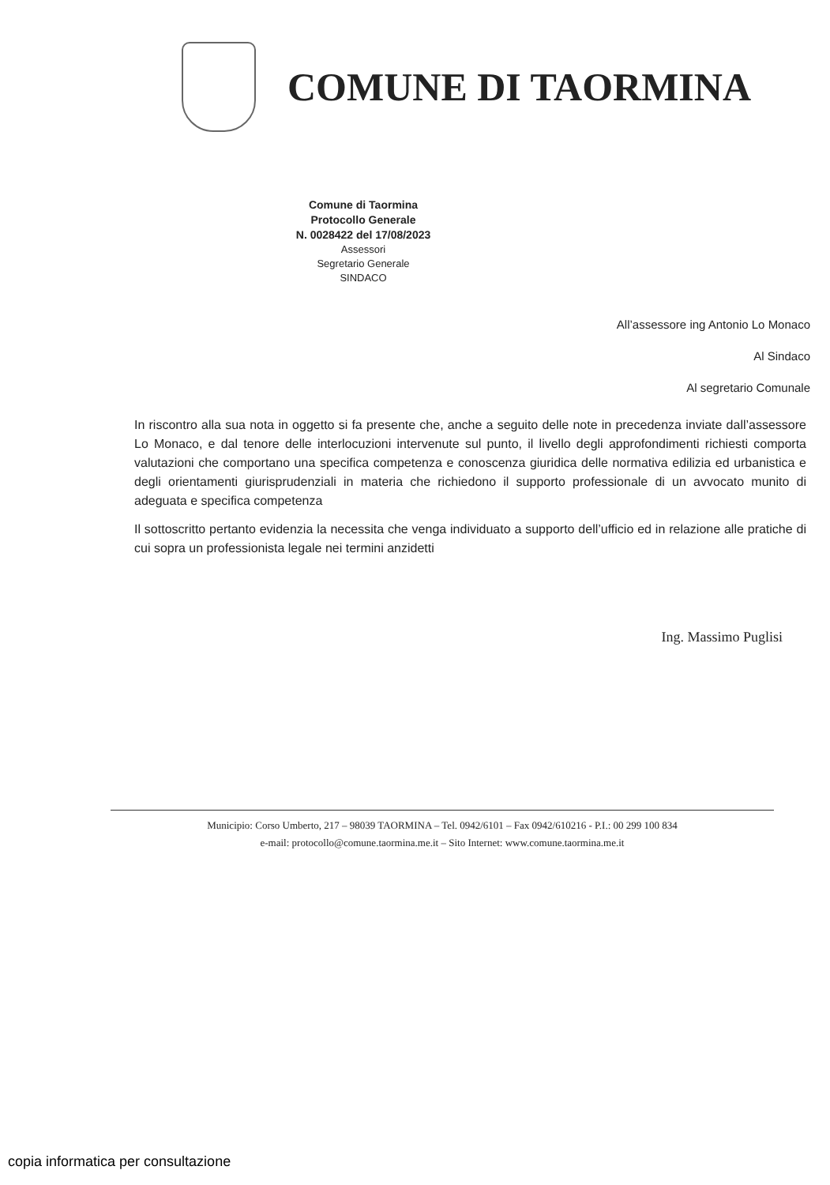COMUNE DI TAORMINA
Comune di Taormina
Protocollo Generale
N. 0028422 del 17/08/2023
Assessori
Segretario Generale
SINDACO
All’assessore ing Antonio Lo Monaco
Al Sindaco
Al segretario Comunale
In riscontro alla sua nota in oggetto si fa presente che, anche a seguito delle note in precedenza inviate dall’assessore Lo Monaco, e dal tenore delle interlocuzioni intervenute sul punto, il livello degli approfondimenti richiesti comporta valutazioni che comportano una specifica competenza e conoscenza giuridica delle normativa edilizia ed urbanistica e degli orientamenti giurisprudenziali in materia che richiedono il supporto professionale di un avvocato munito di adeguata e specifica competenza
Il sottoscritto pertanto evidenzia la necessita che venga individuato a supporto dell’ufficio ed in relazione alle pratiche di cui sopra un professionista legale nei termini anzidetti
Ing. Massimo Puglisi
Municipio: Corso Umberto, 217 – 98039 TAORMINA – Tel. 0942/6101 – Fax 0942/610216 - P.I.: 00 299 100 834
e-mail: protocollo@comune.taormina.me.it – Sito Internet: www.comune.taormina.me.it
copia informatica per consultazione